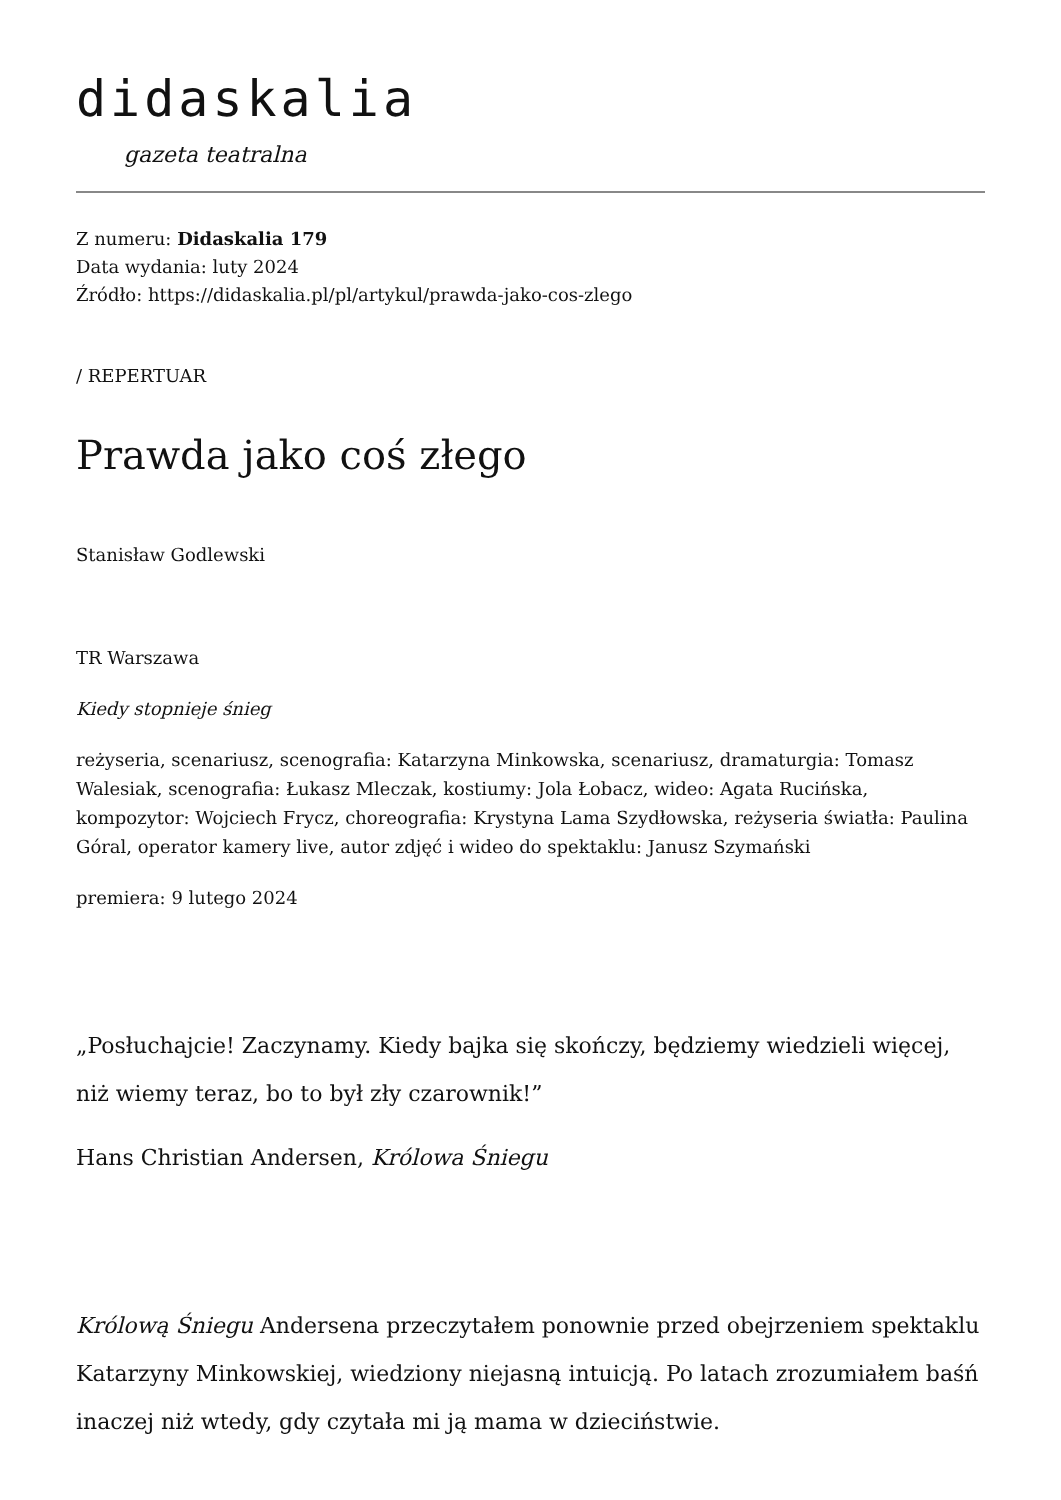didaskalia
gazeta teatralna
Z numeru: Didaskalia 179
Data wydania: luty 2024
Źródło: https://didaskalia.pl/pl/artykul/prawda-jako-cos-zlego
/ REPERTUAR
Prawda jako coś złego
Stanisław Godlewski
TR Warszawa
Kiedy stopnieje śnieg
reżyseria, scenariusz, scenografia: Katarzyna Minkowska, scenariusz, dramaturgia: Tomasz Walesiak, scenografia: Łukasz Mleczak, kostiumy: Jola Łobacz, wideo: Agata Rucińska, kompozytor: Wojciech Frycz, choreografia: Krystyna Lama Szydłowska, reżyseria światła: Paulina Góral, operator kamery live, autor zdjęć i wideo do spektaklu: Janusz Szymański
premiera: 9 lutego 2024
„Posłuchajcie! Zaczynamy. Kiedy bajka się skończy, będziemy wiedzieli więcej, niż wiemy teraz, bo to był zły czarownik!”
Hans Christian Andersen, Królowa Śniegu
Królową Śniegu Andersena przeczytałem ponownie przed obejrzeniem spektaklu Katarzyny Minkowskiej, wiedziony niejasną intuicją. Po latach zrozumiałem baśń inaczej niż wtedy, gdy czytała mi ją mama w dzieciństwie.